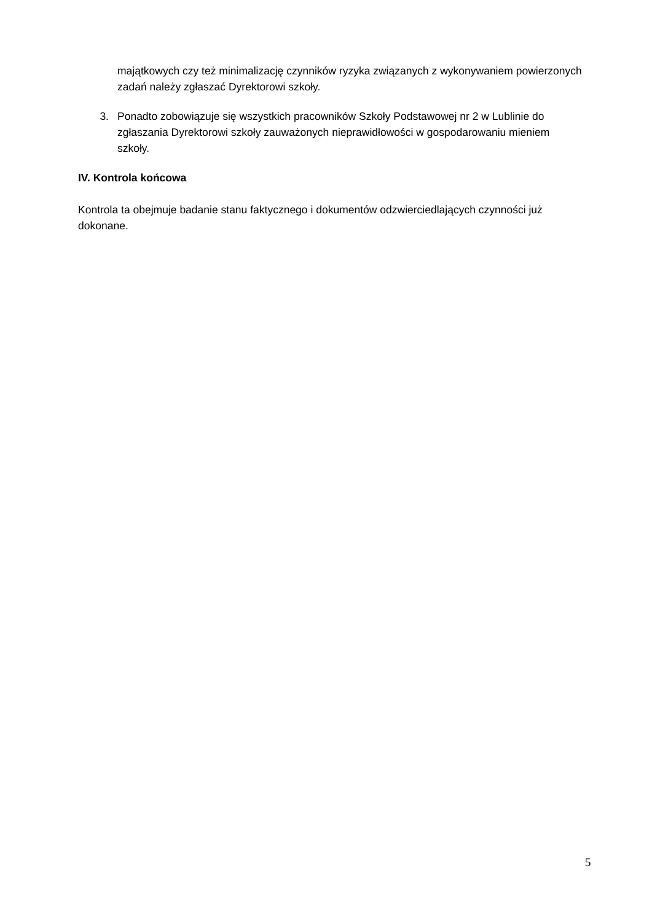majątkowych czy też minimalizację czynników ryzyka związanych z wykonywaniem powierzonych zadań należy zgłaszać Dyrektorowi szkoły.
3. Ponadto zobowiązuje się wszystkich pracowników Szkoły Podstawowej nr 2 w Lublinie do zgłaszania Dyrektorowi szkoły zauważonych nieprawidłowości w gospodarowaniu mieniem szkoły.
IV. Kontrola końcowa
Kontrola ta obejmuje badanie stanu faktycznego i dokumentów odzwierciedlających czynności już dokonane.
5